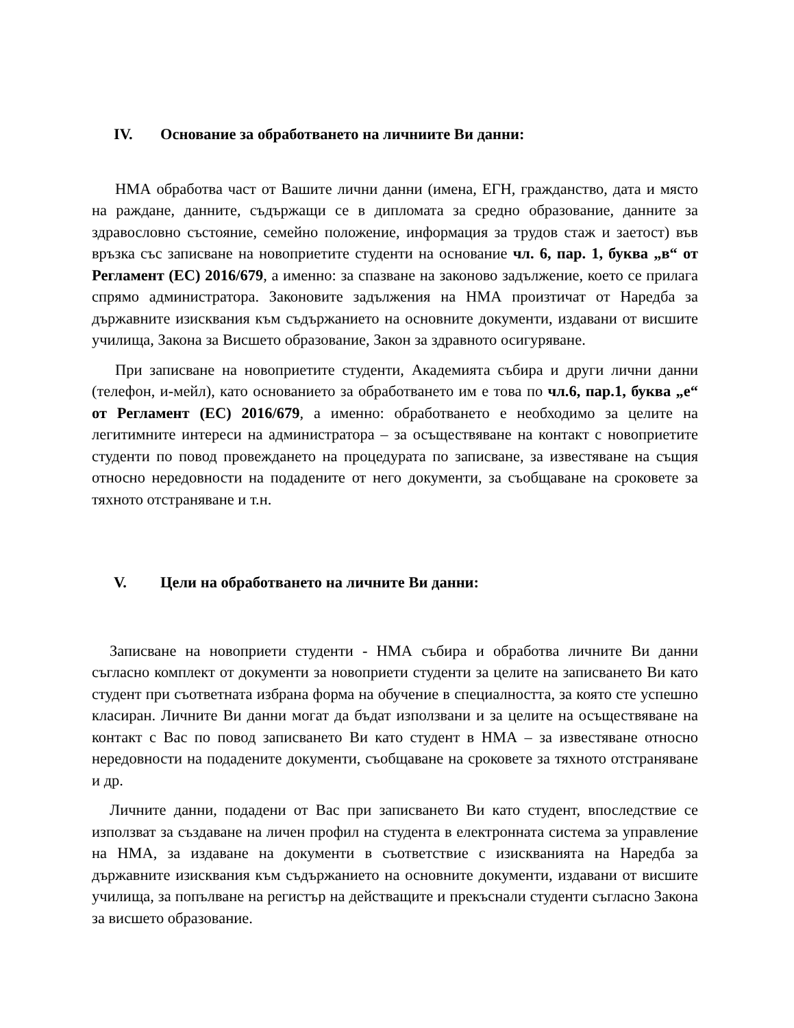IV. Основание за обработването на личниите Ви данни:
НМА обработва част от Вашите лични данни (имена, ЕГН, гражданство, дата и място на раждане, данните, съдържащи се в дипломата за средно образование, данните за здравословно състояние, семейно положение, информация за трудов стаж и заетост) във връзка със записване на новоприетите студенти на основание чл. 6, пар. 1, буква „в“ от Регламент (ЕС) 2016/679, а именно: за спазване на законово задължение, което се прилага спрямо администратора. Законовите задължения на НМА произтичат от Наредба за държавните изисквания към съдържанието на основните документи, издавани от висшите училища, Закона за Висшето образование, Закон за здравното осигуряване.
При записване на новоприетите студенти, Академията събира и други лични данни (телефон, и-мейл), като основанието за обработването им е това по чл.6, пар.1, буква „е“ от Регламент (ЕС) 2016/679, а именно: обработването е необходимо за целите на легитимните интереси на администратора – за осъществяване на контакт с новоприетите студенти по повод провеждането на процедурата по записване, за известяване на същия относно нередовности на подадените от него документи, за съобщаване на сроковете за тяхното отстраняване и т.н.
V. Цели на обработването на личните Ви данни:
Записване на новоприети студенти - НМА събира и обработва личните Ви данни съгласно комплект от документи за новоприети студенти за целите на записването Ви като студент при съответната избрана форма на обучение в специалността, за която сте успешно класиран. Личните Ви данни могат да бъдат използвани и за целите на осъществяване на контакт с Вас по повод записването Ви като студент в НМА – за известяване относно нередовности на подадените документи, съобщаване на сроковете за тяхното отстраняване и др.
Личните данни, подадени от Вас при записването Ви като студент, впоследствие се използват за създаване на личен профил на студента в електронната система за управление на НМА, за издаване на документи в съответствие с изискванията на Наредба за държавните изисквания към съдържанието на основните документи, издавани от висшите училища, за попълване на регистър на действащите и прекъснали студенти съгласно Закона за висшето образование.